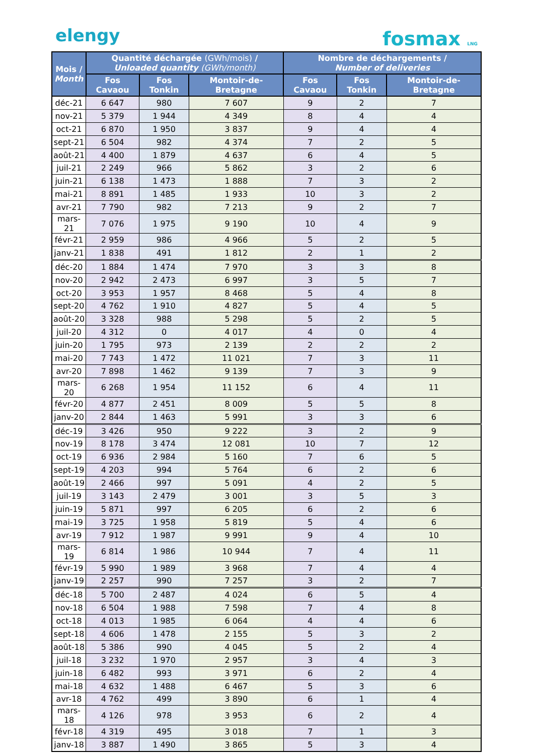elengy fosmax LNG
| Mois / Month | Quantité déchargée (GWh/mois) / Unloaded quantity (GWh/month) | | | Nombre de déchargements / Number of deliveries | | |
| --- | --- | --- | --- | --- | --- | --- |
| | Fos Cavaou | Fos Tonkin | Montoir-de-Bretagne | Fos Cavaou | Fos Tonkin | Montoir-de-Bretagne |
| déc-21 | 6 647 | 980 | 7 607 | 9 | 2 | 7 |
| nov-21 | 5 379 | 1 944 | 4 349 | 8 | 4 | 4 |
| oct-21 | 6 870 | 1 950 | 3 837 | 9 | 4 | 4 |
| sept-21 | 6 504 | 982 | 4 374 | 7 | 2 | 5 |
| août-21 | 4 400 | 1 879 | 4 637 | 6 | 4 | 5 |
| juil-21 | 2 249 | 966 | 5 862 | 3 | 2 | 6 |
| juin-21 | 6 138 | 1 473 | 1 888 | 7 | 3 | 2 |
| mai-21 | 8 891 | 1 485 | 1 933 | 10 | 3 | 2 |
| avr-21 | 7 790 | 982 | 7 213 | 9 | 2 | 7 |
| mars-21 | 7 076 | 1 975 | 9 190 | 10 | 4 | 9 |
| févr-21 | 2 959 | 986 | 4 966 | 5 | 2 | 5 |
| janv-21 | 1 838 | 491 | 1 812 | 2 | 1 | 2 |
| déc-20 | 1 884 | 1 474 | 7 970 | 3 | 3 | 8 |
| nov-20 | 2 942 | 2 473 | 6 997 | 3 | 5 | 7 |
| oct-20 | 3 953 | 1 957 | 8 468 | 5 | 4 | 8 |
| sept-20 | 4 762 | 1 910 | 4 827 | 5 | 4 | 5 |
| août-20 | 3 328 | 988 | 5 298 | 5 | 2 | 5 |
| juil-20 | 4 312 | 0 | 4 017 | 4 | 0 | 4 |
| juin-20 | 1 795 | 973 | 2 139 | 2 | 2 | 2 |
| mai-20 | 7 743 | 1 472 | 11 021 | 7 | 3 | 11 |
| avr-20 | 7 898 | 1 462 | 9 139 | 7 | 3 | 9 |
| mars-20 | 6 268 | 1 954 | 11 152 | 6 | 4 | 11 |
| févr-20 | 4 877 | 2 451 | 8 009 | 5 | 5 | 8 |
| janv-20 | 2 844 | 1 463 | 5 991 | 3 | 3 | 6 |
| déc-19 | 3 426 | 950 | 9 222 | 3 | 2 | 9 |
| nov-19 | 8 178 | 3 474 | 12 081 | 10 | 7 | 12 |
| oct-19 | 6 936 | 2 984 | 5 160 | 7 | 6 | 5 |
| sept-19 | 4 203 | 994 | 5 764 | 6 | 2 | 6 |
| août-19 | 2 466 | 997 | 5 091 | 4 | 2 | 5 |
| juil-19 | 3 143 | 2 479 | 3 001 | 3 | 5 | 3 |
| juin-19 | 5 871 | 997 | 6 205 | 6 | 2 | 6 |
| mai-19 | 3 725 | 1 958 | 5 819 | 5 | 4 | 6 |
| avr-19 | 7 912 | 1 987 | 9 991 | 9 | 4 | 10 |
| mars-19 | 6 814 | 1 986 | 10 944 | 7 | 4 | 11 |
| févr-19 | 5 990 | 1 989 | 3 968 | 7 | 4 | 4 |
| janv-19 | 2 257 | 990 | 7 257 | 3 | 2 | 7 |
| déc-18 | 5 700 | 2 487 | 4 024 | 6 | 5 | 4 |
| nov-18 | 6 504 | 1 988 | 7 598 | 7 | 4 | 8 |
| oct-18 | 4 013 | 1 985 | 6 064 | 4 | 4 | 6 |
| sept-18 | 4 606 | 1 478 | 2 155 | 5 | 3 | 2 |
| août-18 | 5 386 | 990 | 4 045 | 5 | 2 | 4 |
| juil-18 | 3 232 | 1 970 | 2 957 | 3 | 4 | 3 |
| juin-18 | 6 482 | 993 | 3 971 | 6 | 2 | 4 |
| mai-18 | 4 632 | 1 488 | 6 467 | 5 | 3 | 6 |
| avr-18 | 4 762 | 499 | 3 890 | 6 | 1 | 4 |
| mars-18 | 4 126 | 978 | 3 953 | 6 | 2 | 4 |
| févr-18 | 4 319 | 495 | 3 018 | 7 | 1 | 3 |
| janv-18 | 3 887 | 1 490 | 3 865 | 5 | 3 | 4 |